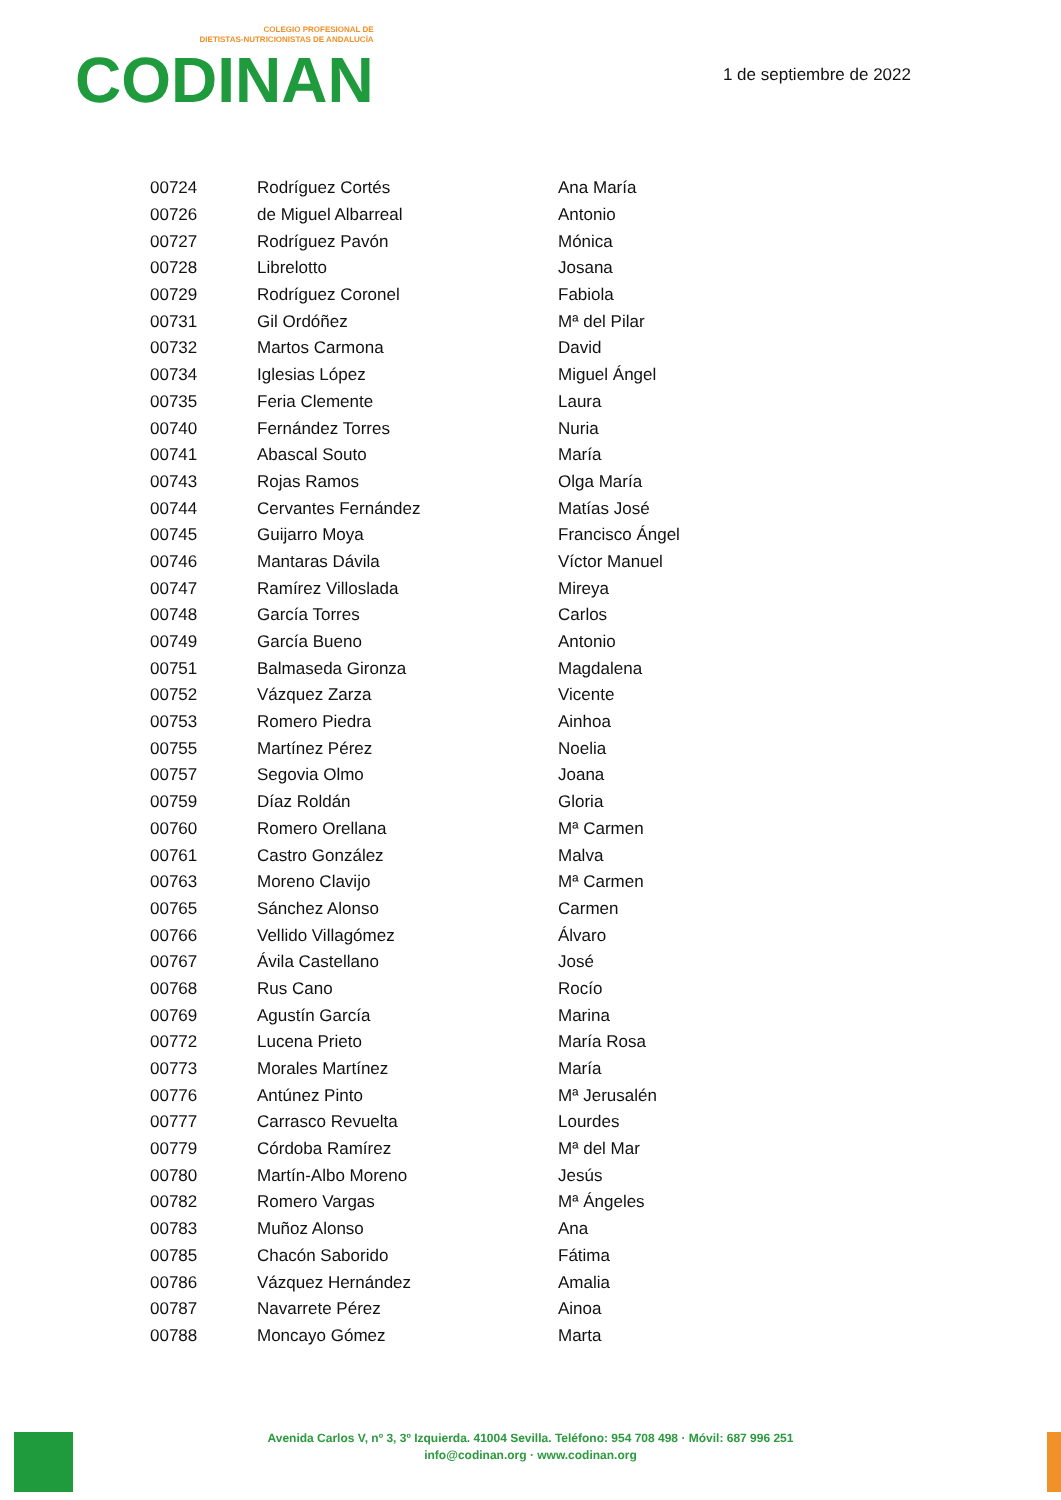COLEGIO PROFESIONAL DE
DIETISTAS-NUTRICIONISTAS DE ANDALUCÍA
CODINAN
1 de septiembre de 2022
| 00724 | Rodríguez Cortés | Ana María |
| 00726 | de Miguel Albarreal | Antonio |
| 00727 | Rodríguez Pavón | Mónica |
| 00728 | Librelotto | Josana |
| 00729 | Rodríguez Coronel | Fabiola |
| 00731 | Gil Ordóñez | Mª del Pilar |
| 00732 | Martos Carmona | David |
| 00734 | Iglesias López | Miguel Ángel |
| 00735 | Feria Clemente | Laura |
| 00740 | Fernández Torres | Nuria |
| 00741 | Abascal Souto | María |
| 00743 | Rojas Ramos | Olga María |
| 00744 | Cervantes Fernández | Matías José |
| 00745 | Guijarro Moya | Francisco Ángel |
| 00746 | Mantaras Dávila | Víctor Manuel |
| 00747 | Ramírez Villoslada | Mireya |
| 00748 | García Torres | Carlos |
| 00749 | García Bueno | Antonio |
| 00751 | Balmaseda Gironza | Magdalena |
| 00752 | Vázquez Zarza | Vicente |
| 00753 | Romero Piedra | Ainhoa |
| 00755 | Martínez Pérez | Noelia |
| 00757 | Segovia Olmo | Joana |
| 00759 | Díaz Roldán | Gloria |
| 00760 | Romero Orellana | Mª Carmen |
| 00761 | Castro González | Malva |
| 00763 | Moreno Clavijo | Mª Carmen |
| 00765 | Sánchez Alonso | Carmen |
| 00766 | Vellido Villagómez | Álvaro |
| 00767 | Ávila Castellano | José |
| 00768 | Rus Cano | Rocío |
| 00769 | Agustín García | Marina |
| 00772 | Lucena Prieto | María Rosa |
| 00773 | Morales Martínez | María |
| 00776 | Antúnez Pinto | Mª Jerusalén |
| 00777 | Carrasco Revuelta | Lourdes |
| 00779 | Córdoba Ramírez | Mª del Mar |
| 00780 | Martín-Albo Moreno | Jesús |
| 00782 | Romero Vargas | Mª Ángeles |
| 00783 | Muñoz Alonso | Ana |
| 00785 | Chacón Saborido | Fátima |
| 00786 | Vázquez Hernández | Amalia |
| 00787 | Navarrete Pérez | Ainoa |
| 00788 | Moncayo Gómez | Marta |
Avenida Carlos V, nº 3, 3º Izquierda. 41004 Sevilla. Teléfono: 954 708 498 · Móvil: 687 996 251
info@codinan.org · www.codinan.org